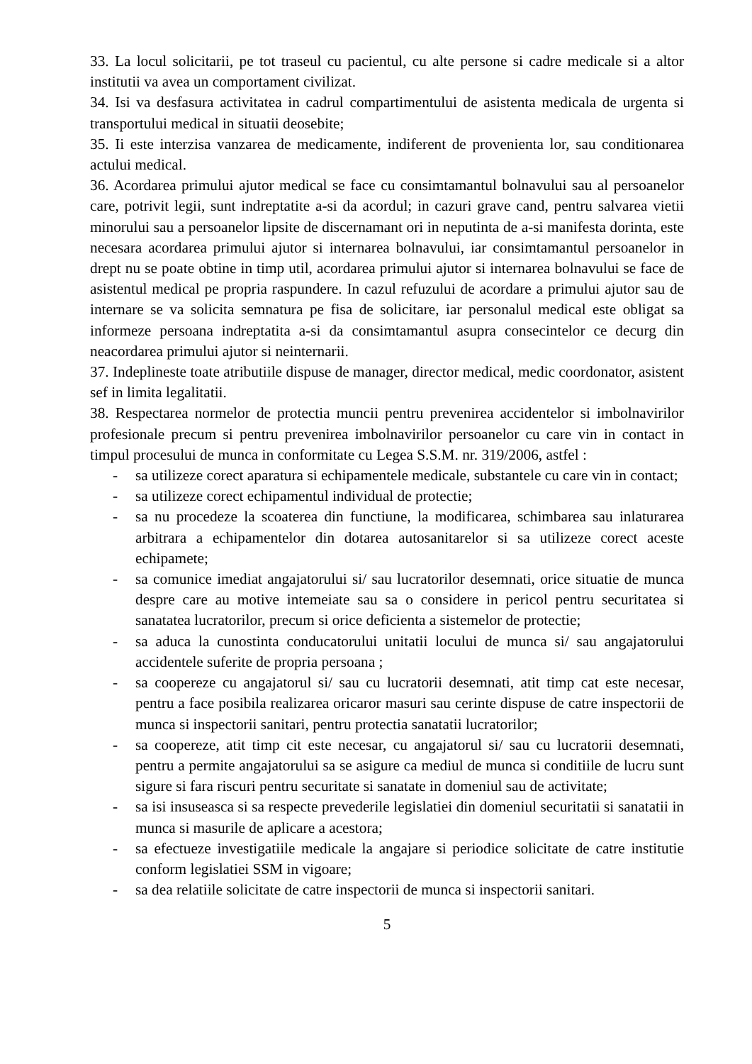33. La locul solicitarii, pe tot traseul cu pacientul, cu alte persone si cadre medicale si a altor institutii va avea un comportament civilizat.
34. Isi va desfasura activitatea in cadrul compartimentului de asistenta medicala de urgenta si transportului medical in situatii deosebite;
35. Ii este interzisa vanzarea de medicamente, indiferent de provenienta lor, sau conditionarea actului medical.
36. Acordarea primului ajutor medical se face cu consimtamantul bolnavului sau al persoanelor care, potrivit legii, sunt indreptatite a-si da acordul; in cazuri grave cand, pentru salvarea vietii minorului sau a persoanelor lipsite de discernamant ori in neputinta de a-si manifesta dorinta, este necesara acordarea primului ajutor si internarea bolnavului, iar consimtamantul persoanelor in drept nu se poate obtine in timp util, acordarea primului ajutor si internarea bolnavului se face de asistentul medical pe propria raspundere. In cazul refuzului de acordare a primului ajutor sau de internare se va solicita semnatura pe fisa de solicitare, iar personalul medical este obligat sa informeze persoana indreptatita a-si da consimtamantul asupra consecintelor ce decurg din neacordarea primului ajutor si neinternarii.
37. Indeplineste toate atributiile dispuse de manager, director medical, medic coordonator, asistent sef in limita legalitatii.
38. Respectarea normelor de protectia muncii pentru prevenirea accidentelor si imbolnavirilor profesionale precum si pentru prevenirea imbolnavirilor persoanelor cu care vin in contact in timpul procesului de munca in conformitate cu Legea S.S.M. nr. 319/2006, astfel :
- sa utilizeze corect aparatura si echipamentele medicale, substantele cu care vin in contact;
- sa utilizeze corect echipamentul individual de protectie;
- sa nu procedeze la scoaterea din functiune, la modificarea, schimbarea sau inlaturarea arbitrara a echipamentelor din dotarea autosanitarelor si sa utilizeze corect aceste echipamete;
- sa comunice imediat angajatorului si/ sau lucratorilor desemnati, orice situatie de munca despre care au motive intemeiate sau sa o considere in pericol pentru securitatea si sanatatea lucratorilor, precum si orice deficienta a sistemelor de protectie;
- sa aduca la cunostinta conducatorului unitatii locului de munca si/ sau angajatorului accidentele suferite de propria persoana ;
- sa coopereze cu angajatorul si/ sau cu lucratorii desemnati, atit timp cat este necesar, pentru a face posibila realizarea oricaror masuri sau cerinte dispuse de catre inspectorii de munca si inspectorii sanitari, pentru protectia sanatatii lucratorilor;
- sa coopereze, atit timp cit este necesar, cu angajatorul si/ sau cu lucratorii desemnati, pentru a permite angajatorului sa se asigure ca mediul de munca si conditiile de lucru sunt sigure si fara riscuri pentru securitate si sanatate in domeniul sau de activitate;
- sa isi insuseasca si sa respecte prevederile legislatiei din domeniul securitatii si sanatatii in munca si masurile de aplicare a acestora;
- sa efectueze investigatiile medicale la angajare si periodice solicitate de catre institutie conform legislatiei SSM in vigoare;
- sa dea relatiile solicitate de catre inspectorii de munca si inspectorii sanitari.
5